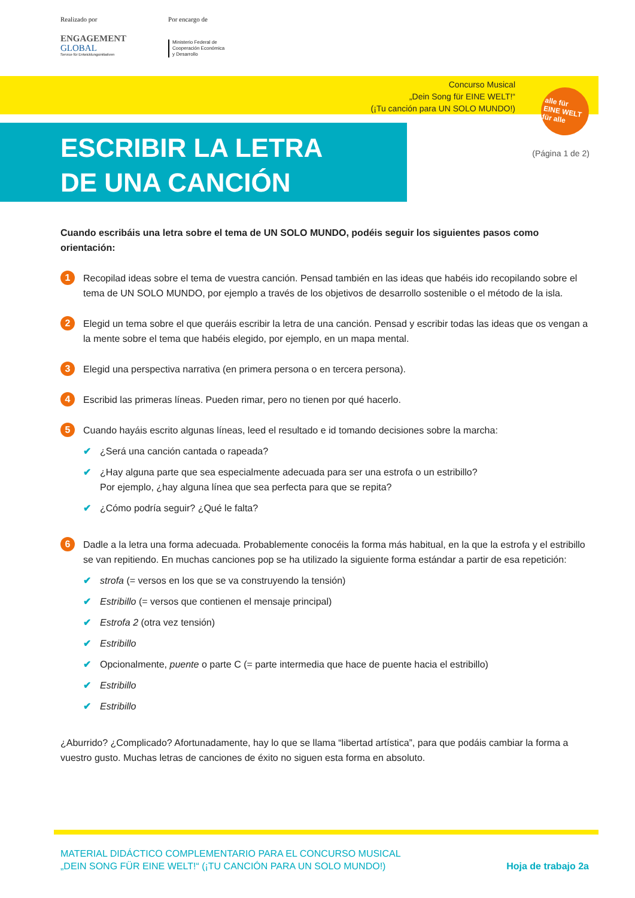Realizado por
ENGAGEMENT
GLOBAL
Service für Entwicklungsinitiativen
Por encargo de
Ministerio Federal de
Cooperación Económica
y Desarrollo
Concurso Musical
„Dein Song für EINE WELT!“
(¡Tu canción para UN SOLO MUNDO!)
alle für
EINE WELT
für alle
ESCRIBIR LA LETRA
DE UNA CANCIÓN
(Página 1 de 2)
Cuando escribáis una letra sobre el tema de UN SOLO MUNDO, podéis seguir los siguientes pasos como orientación:
1
Recopilad ideas sobre el tema de vuestra canción. Pensad también en las ideas que habéis ido recopilando sobre el tema de UN SOLO MUNDO, por ejemplo a través de los objetivos de desarrollo sostenible o el método de la isla.
2
Elegid un tema sobre el que queráis escribir la letra de una canción. Pensad y escribir todas las ideas que os vengan a la mente sobre el tema que habéis elegido, por ejemplo, en un mapa mental.
3
Elegid una perspectiva narrativa (en primera persona o en tercera persona).
4
Escribid las primeras líneas. Pueden rimar, pero no tienen por qué hacerlo.
5
Cuando hayáis escrito algunas líneas, leed el resultado e id tomando decisiones sobre la marcha:
✔ ¿Será una canción cantada o rapeada?
✔ ¿Hay alguna parte que sea especialmente adecuada para ser una estrofa o un estribillo?
Por ejemplo, ¿hay alguna línea que sea perfecta para que se repita?
✔ ¿Cómo podría seguir? ¿Qué le falta?
6
Dadle a la letra una forma adecuada. Probablemente conocéis la forma más habitual, en la que la estrofa y el estribillo se van repitiendo. En muchas canciones pop se ha utilizado la siguiente forma estándar a partir de esa repetición:
✔ strofa (= versos en los que se va construyendo la tensión)
✔ Estribillo (= versos que contienen el mensaje principal)
✔ Estrofa 2 (otra vez tensión)
✔ Estribillo
✔ Opcionalmente, puente o parte C (= parte intermedia que hace de puente hacia el estribillo)
✔ Estribillo
✔ Estribillo
¿Aburrido? ¿Complicado? Afortunadamente, hay lo que se llama “libertad artística”, para que podáis cambiar la forma a vuestro gusto. Muchas letras de canciones de éxito no siguen esta forma en absoluto.
MATERIAL DIDÁCTICO COMPLEMENTARIO PARA EL CONCURSO MUSICAL
„DEIN SONG FÜR EINE WELT!“ (¡TU CANCIÓN PARA UN SOLO MUNDO!)
Hoja de trabajo 2a